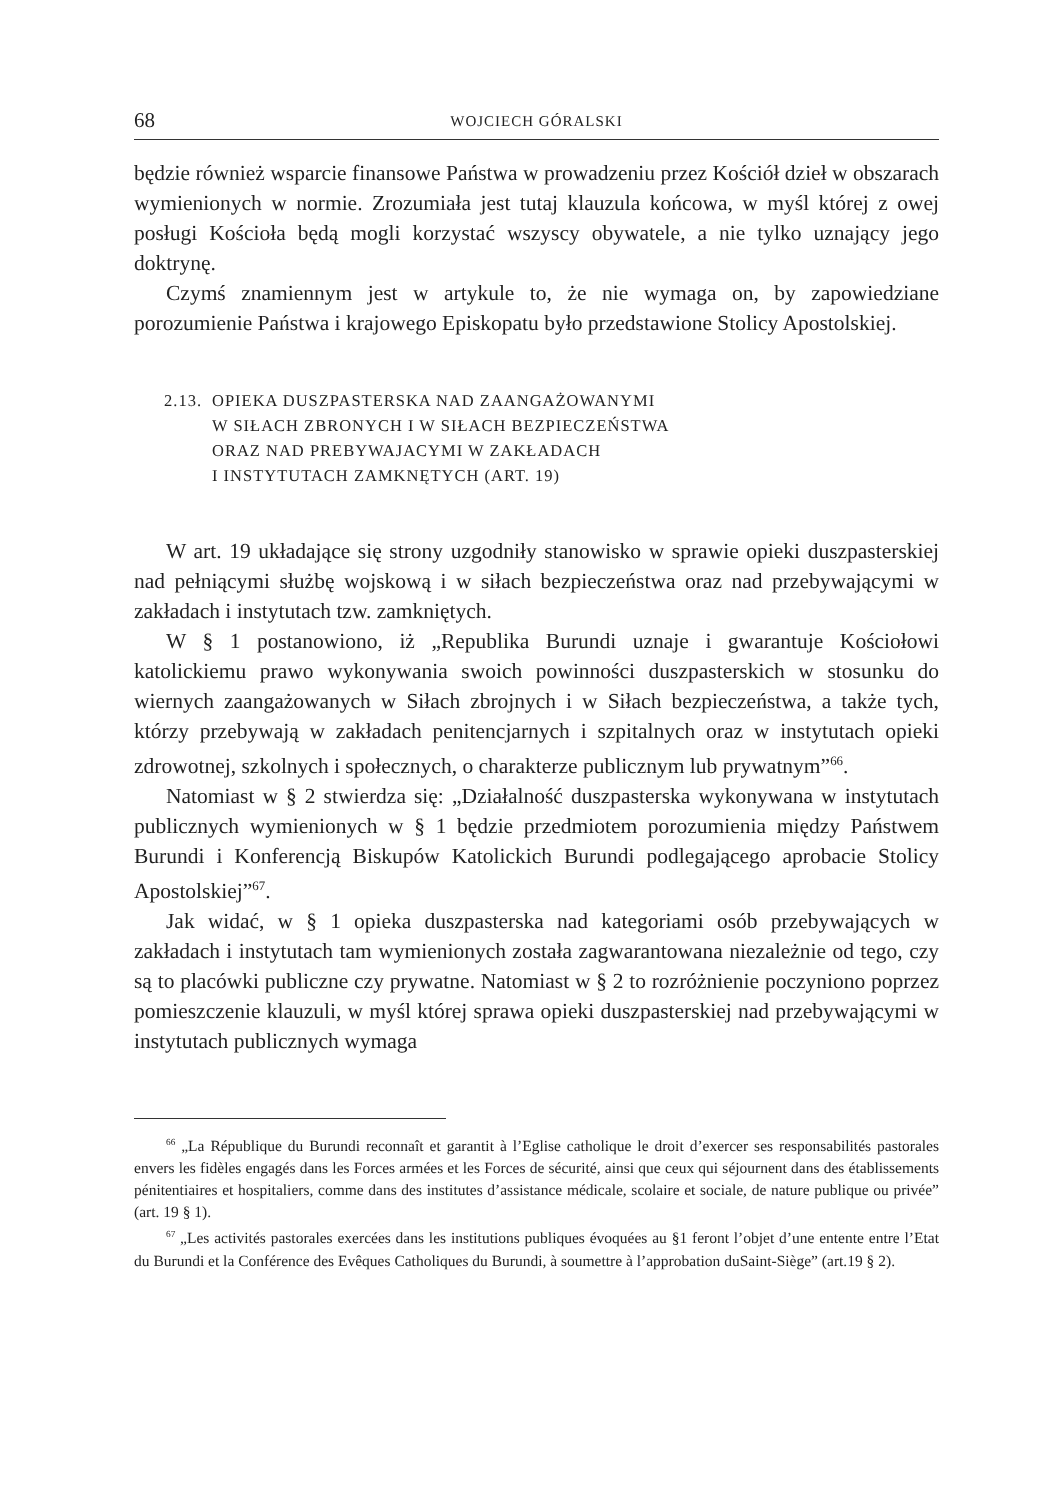68 WOJCIECH GÓRALSKI
będzie również wsparcie finansowe Państwa w prowadzeniu przez Kościół dzieł w obszarach wymienionych w normie. Zrozumiała jest tutaj klauzula końcowa, w myśl której z owej posługi Kościoła będą mogli korzystać wszyscy obywatele, a nie tylko uznający jego doktrynę.
Czymś znamiennym jest w artykule to, że nie wymaga on, by zapowiedziane porozumienie Państwa i krajowego Episkopatu było przedstawione Stolicy Apostolskiej.
2.13. OPIEKA DUSZPASTERSKA NAD ZAANGAŻOWANYMI
W SIŁACH ZBRONYCH I W SIŁACH BEZPIECZEŃSTWA
ORAZ NAD PREBYWAJACYMI W ZAKŁADACH
I INSTYTUTACH ZAMKNĘTYCH (ART. 19)
W art. 19 układające się strony uzgodniły stanowisko w sprawie opieki duszpasterskiej nad pełniącymi służbę wojskową i w siłach bezpieczeństwa oraz nad przebywającymi w zakładach i instytutach tzw. zamkniętych.
W § 1 postanowiono, iż „Republika Burundi uznaje i gwarantuje Kościołowi katolickiemu prawo wykonywania swoich powinności duszpasterskich w stosunku do wiernych zaangażowanych w Siłach zbrojnych i w Siłach bezpieczeństwa, a także tych, którzy przebywają w zakładach penitencjarnych i szpitalnych oraz w instytutach opieki zdrowotnej, szkolnych i społecznych, o charakterze publicznym lub prywatnym”<sup>66</sup>.
Natomiast w § 2 stwierdza się: „Działalność duszpasterska wykonywana w instytutach publicznych wymienionych w § 1 będzie przedmiotem porozumienia między Państwem Burundi i Konferencją Biskupów Katolickich Burundi podlegającego aprobacie Stolicy Apostolskiej”<sup>67</sup>.
Jak widać, w § 1 opieka duszpasterska nad kategoriami osób przebywających w zakładach i instytutach tam wymienionych została zagwarantowana niezależnie od tego, czy są to placówki publiczne czy prywatne. Natomiast w § 2 to rozróżnienie poczyniono poprzez pomieszczenie klauzuli, w myśl której sprawa opieki duszpasterskiej nad przebywającymi w instytutach publicznych wymaga
<sup>66</sup> „La République du Burundi reconnaît et garantit à l’Eglise catholique le droit d’exercer ses responsabilités pastorales envers les fidèles engagés dans les Forces armées et les Forces de sécurité, ainsi que ceux qui séjournent dans des établissements pénitentiaires et hospitaliers, comme dans des institutes d’assistance médicale, scolaire et sociale, de nature publique ou privée” (art. 19 § 1).
<sup>67</sup> „Les activités pastorales exercées dans les institutions publiques évoquées au §1 feront l’objet d’une entente entre l’Etat du Burundi et la Conférence des Evêques Catholiques du Burundi, à soumettre à l’approbation duSaint-Siège” (art.19 § 2).